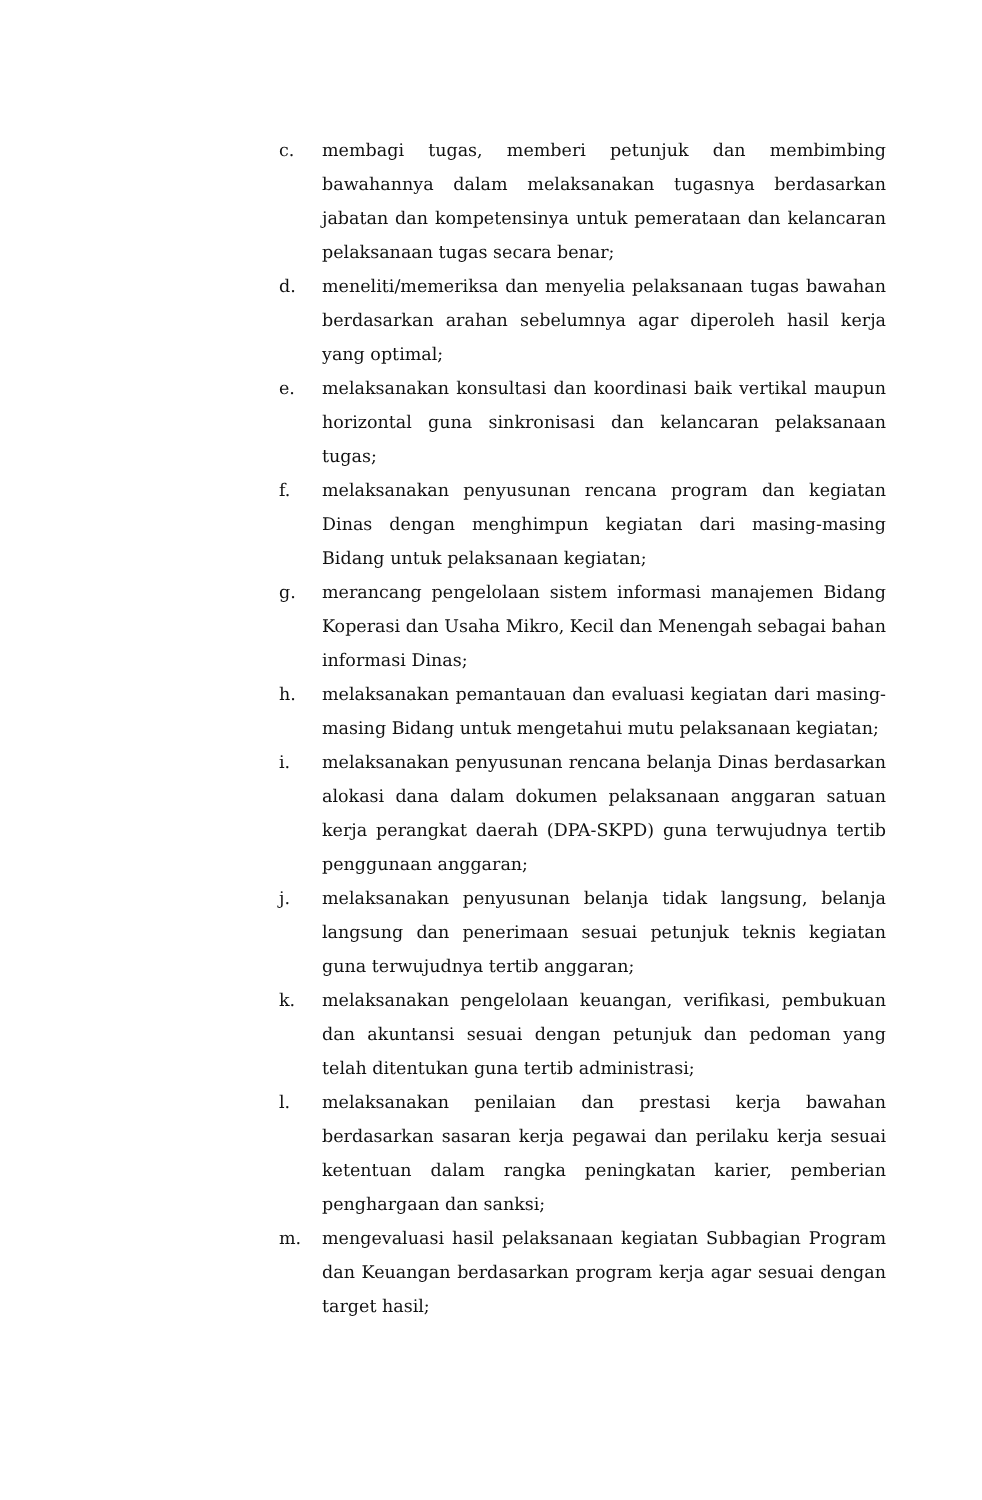c. membagi tugas, memberi petunjuk dan membimbing bawahannya dalam melaksanakan tugasnya berdasarkan jabatan dan kompetensinya untuk pemerataan dan kelancaran pelaksanaan tugas secara benar;
d. meneliti/memeriksa dan menyelia pelaksanaan tugas bawahan berdasarkan arahan sebelumnya agar diperoleh hasil kerja yang optimal;
e. melaksanakan konsultasi dan koordinasi baik vertikal maupun horizontal guna sinkronisasi dan kelancaran pelaksanaan tugas;
f. melaksanakan penyusunan rencana program dan kegiatan Dinas dengan menghimpun kegiatan dari masing-masing Bidang untuk pelaksanaan kegiatan;
g. merancang pengelolaan sistem informasi manajemen Bidang Koperasi dan Usaha Mikro, Kecil dan Menengah sebagai bahan informasi Dinas;
h. melaksanakan pemantauan dan evaluasi kegiatan dari masing-masing Bidang untuk mengetahui mutu pelaksanaan kegiatan;
i. melaksanakan penyusunan rencana belanja Dinas berdasarkan alokasi dana dalam dokumen pelaksanaan anggaran satuan kerja perangkat daerah (DPA-SKPD) guna terwujudnya tertib penggunaan anggaran;
j. melaksanakan penyusunan belanja tidak langsung, belanja langsung dan penerimaan sesuai petunjuk teknis kegiatan guna terwujudnya tertib anggaran;
k. melaksanakan pengelolaan keuangan, verifikasi, pembukuan dan akuntansi sesuai dengan petunjuk dan pedoman yang telah ditentukan guna tertib administrasi;
l. melaksanakan penilaian dan prestasi kerja bawahan berdasarkan sasaran kerja pegawai dan perilaku kerja sesuai ketentuan dalam rangka peningkatan karier, pemberian penghargaan dan sanksi;
m. mengevaluasi hasil pelaksanaan kegiatan Subbagian Program dan Keuangan berdasarkan program kerja agar sesuai dengan target hasil;